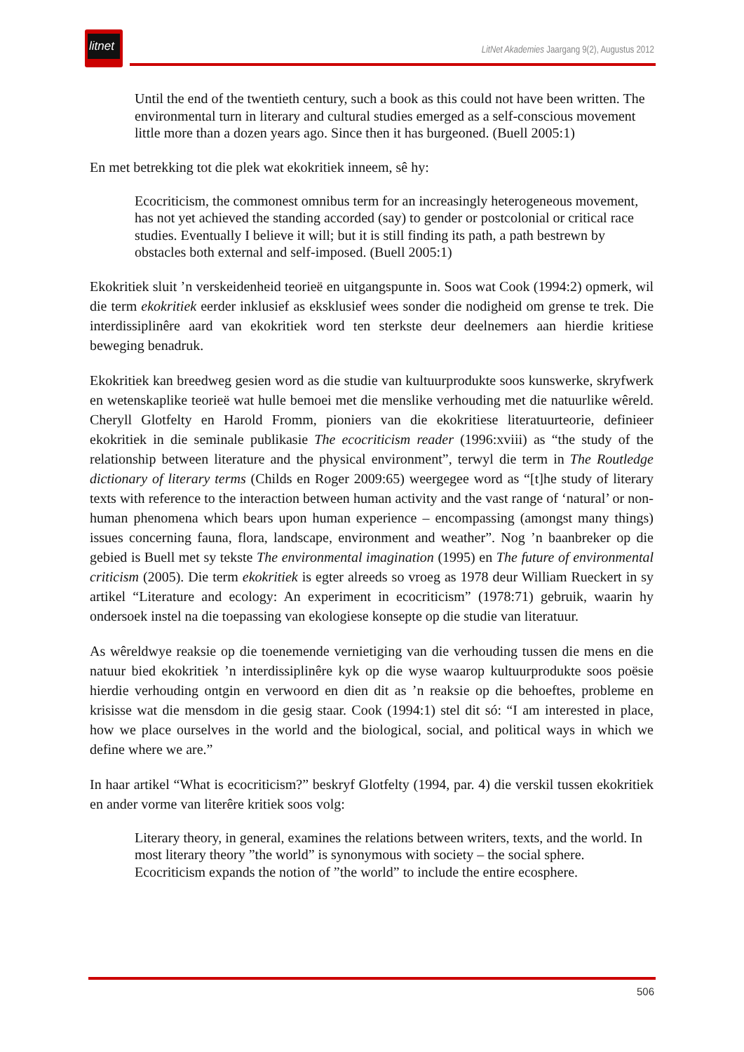litnet
LitNet Akademies Jaargang 9(2), Augustus 2012
Until the end of the twentieth century, such a book as this could not have been written. The environmental turn in literary and cultural studies emerged as a self-conscious movement little more than a dozen years ago. Since then it has burgeoned. (Buell 2005:1)
En met betrekking tot die plek wat ekokritiek inneem, sê hy:
Ecocriticism, the commonest omnibus term for an increasingly heterogeneous movement, has not yet achieved the standing accorded (say) to gender or postcolonial or critical race studies. Eventually I believe it will; but it is still finding its path, a path bestrewn by obstacles both external and self-imposed. (Buell 2005:1)
Ekokritiek sluit ’n verskeidenheid teorieë en uitgangspunte in. Soos wat Cook (1994:2) opmerk, wil die term ekokritiek eerder inklusief as eksklusief wees sonder die nodigheid om grense te trek. Die interdissiplinêre aard van ekokritiek word ten sterkste deur deelnemers aan hierdie kritiese beweging benadruk.
Ekokritiek kan breedweg gesien word as die studie van kultuurprodukte soos kunswerke, skryfwerk en wetenskaplike teorieë wat hulle bemoei met die menslike verhouding met die natuurlike wêreld. Cheryll Glotfelty en Harold Fromm, pioniers van die ekokritiese literatuurteorie, definieer ekokritiek in die seminale publikasie The ecocriticism reader (1996:xviii) as “the study of the relationship between literature and the physical environment”, terwyl die term in The Routledge dictionary of literary terms (Childs en Roger 2009:65) weergegee word as “[t]he study of literary texts with reference to the interaction between human activity and the vast range of ‘natural’ or non-human phenomena which bears upon human experience – encompassing (amongst many things) issues concerning fauna, flora, landscape, environment and weather”. Nog ’n baanbreker op die gebied is Buell met sy tekste The environmental imagination (1995) en The future of environmental criticism (2005). Die term ekokritiek is egter alreeds so vroeg as 1978 deur William Rueckert in sy artikel “Literature and ecology: An experiment in ecocriticism” (1978:71) gebruik, waarin hy ondersoek instel na die toepassing van ekologiese konsepte op die studie van literatuur.
As wêreldwye reaksie op die toenemende vernietiging van die verhouding tussen die mens en die natuur bied ekokritiek ’n interdissiplinêre kyk op die wyse waarop kultuurprodukte soos poësie hierdie verhouding ontgin en verwoord en dien dit as ’n reaksie op die behoeftes, probleme en krisisse wat die mensdom in die gesig staar. Cook (1994:1) stel dit só: “I am interested in place, how we place ourselves in the world and the biological, social, and political ways in which we define where we are.”
In haar artikel “What is ecocriticism?” beskryf Glotfelty (1994, par. 4) die verskil tussen ekokritiek en ander vorme van literêre kritiek soos volg:
Literary theory, in general, examines the relations between writers, texts, and the world. In most literary theory ”the world” is synonymous with society – the social sphere. Ecocriticism expands the notion of ”the world” to include the entire ecosphere.
506